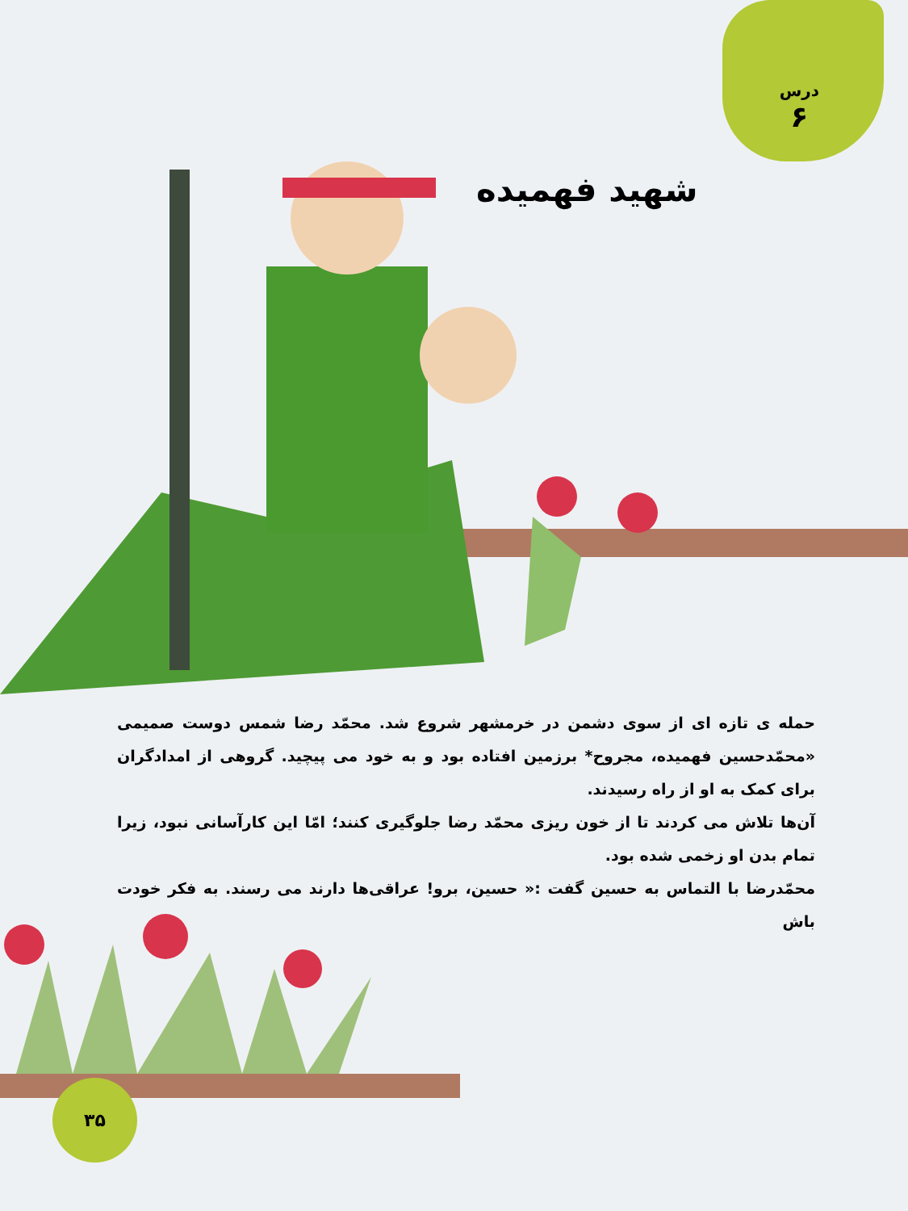درس
۶
شهید فهمیده
حمله ی تازه ای از سوی دشمن در خرمشهر شروع شد. محمّد رضا شمس دوست صمیمی «محمّدحسین فهمیده، مجروح* برزمین افتاده بود و به خود می پیچید. گروهی از امدادگران برای کمک به او از راه رسیدند.
آن‌ها تلاش می کردند تا از خون ریزی محمّد رضا جلوگیری کنند؛ امّا این کارآسانی نبود، زیرا تمام بدن او زخمی شده بود.
محمّدرضا با التماس به حسین گفت :« حسین، برو! عراقی‌ها دارند می رسند. به فکر خودت باش
۳۵